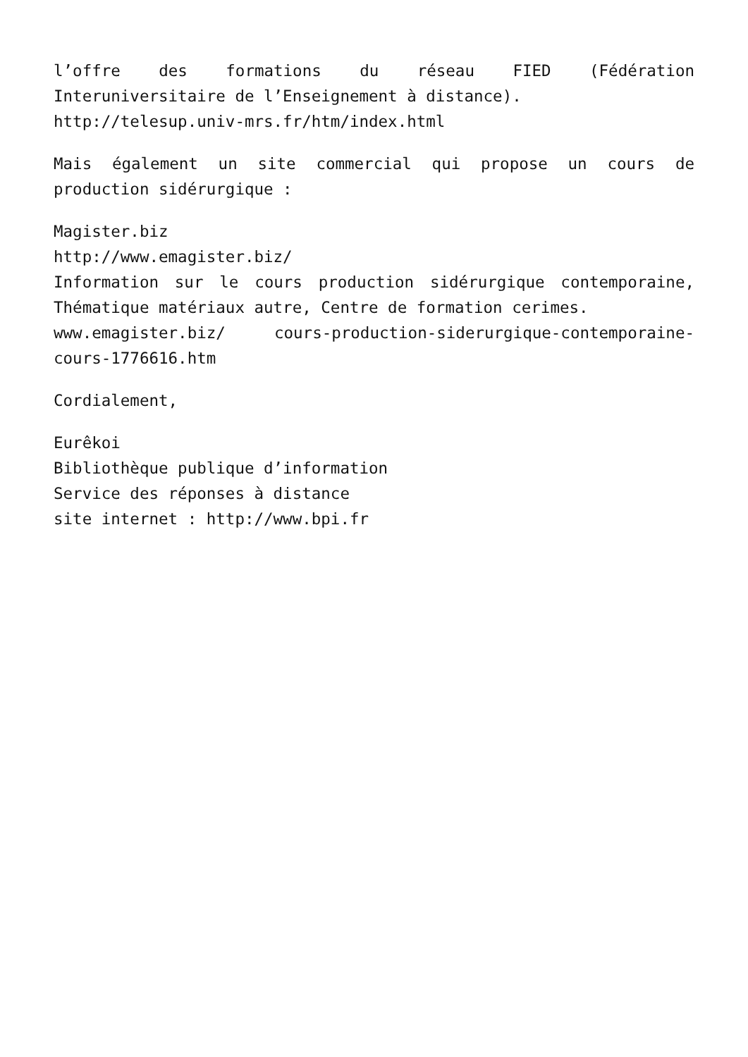l’offre des formations du réseau FIED (Fédération Interuniversitaire de l’Enseignement à distance).
http://telesup.univ-mrs.fr/htm/index.html
Mais également un site commercial qui propose un cours de production sidérurgique :
Magister.biz
http://www.emagister.biz/
Information sur le cours production sidérurgique contemporaine, Thématique matériaux autre, Centre de formation cerimes.
www.emagister.biz/ cours-production-siderurgique-contemporaine-cours-1776616.htm
Cordialement,
Eurêkoi
Bibliothèque publique d’information
Service des réponses à distance
site internet : http://www.bpi.fr